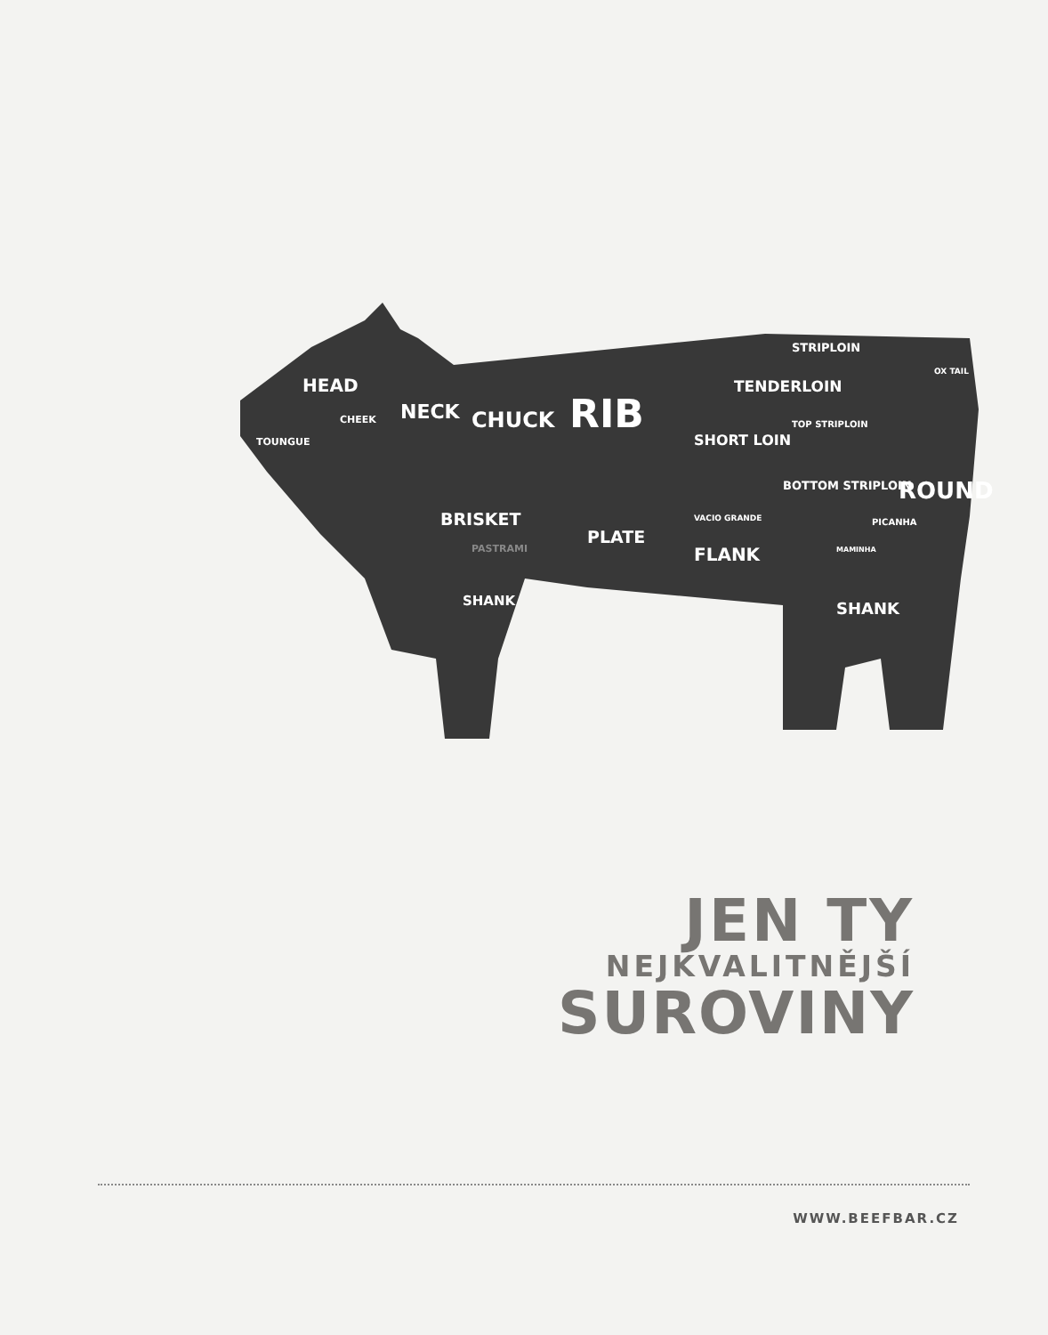HEAD
CHEEK
TOUNGUE
NECK
CHUCK
RIB
SHORT LOIN
STRIPLOIN
TENDERLOIN
TOP STRIPLOIN
BOTTOM STRIPLOIN
ROUND
OX TAIL
PICANHA
BRISKET
PASTRAMI
PLATE
VACIO GRANDE
FLANK
MAMINHA
SHANK
SHANK
JEN TY
NEJKVALITNĚJŠÍ
SUROVINY
WWW.BEEFBAR.CZ